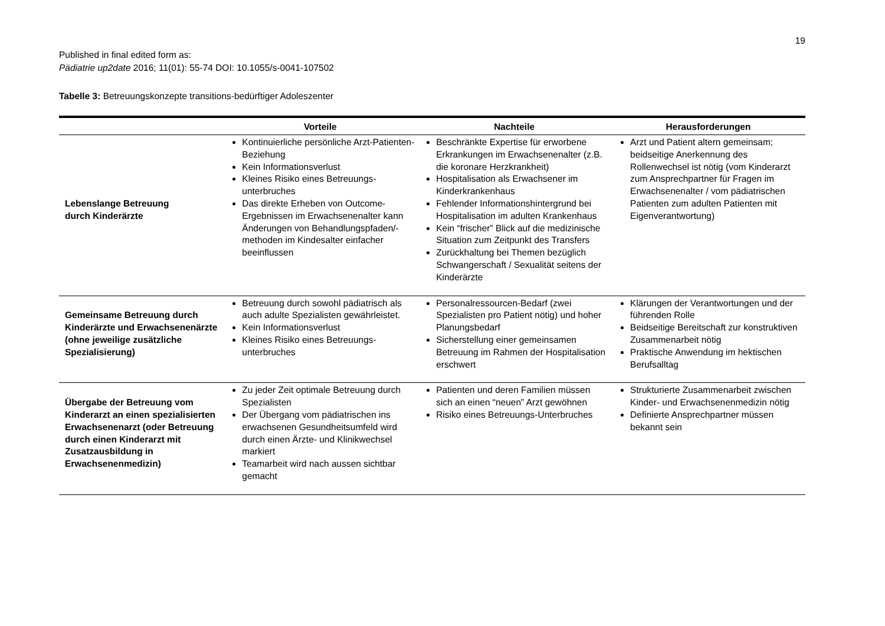19
Published in final edited form as:
Pädiatrie up2date 2016; 11(01): 55-74 DOI: 10.1055/s-0041-107502
Tabelle 3: Betreuungskonzepte transitions-bedürftiger Adoleszenter
| | Vorteile | Nachteile | Herausforderungen |
| --- | --- | --- | --- |
| Lebenslange Betreuung durch Kinderärzte | Kontinuierliche persönliche Arzt-Patienten-Beziehung Kein Informationsverlust Kleines Risiko eines Betreuungs-unterbruches Das direkte Erheben von Outcome-Ergebnissen im Erwachsenenalter kann Änderungen von Behandlungspfaden/-methoden im Kindesalter einfacher beeinflussen | Beschränkte Expertise für erworbene Erkrankungen im Erwachsenenalter (z.B. die koronare Herzkrankheit) Hospitalisation als Erwachsener im Kinderkrankenhaus Fehlender Informationshintergrund bei Hospitalisation im adulten Krankenhaus Kein “frischer” Blick auf die medizinische Situation zum Zeitpunkt des Transfers Zurückhaltung bei Themen bezüglich Schwangerschaft / Sexualität seitens der Kinderärzte | Arzt und Patient altern gemeinsam; beidseitige Anerkennung des Rollenwechsel ist nötig (vom Kinderarzt zum Ansprechpartner für Fragen im Erwachsenenalter / vom pädiatrischen Patienten zum adulten Patienten mit Eigenverantwortung) |
| Gemeinsame Betreuung durch Kinderärzte und Erwachsenenärzte (ohne jeweilige zusätzliche Spezialisierung) | Betreuung durch sowohl pädiatrisch als auch adulte Spezialisten gewährleistet. Kein Informationsverlust Kleines Risiko eines Betreuungs-unterbruches | Personalressourcen-Bedarf (zwei Spezialisten pro Patient nötig) und hoher Planungsbedarf Sicherstellung einer gemeinsamen Betreuung im Rahmen der Hospitalisation erschwert | Klärungen der Verantwortungen und der führenden Rolle Beidseitige Bereitschaft zur konstruktiven Zusammenarbeit nötig Praktische Anwendung im hektischen Berufsalltag |
| Übergabe der Betreuung vom Kinderarzt an einen spezialisierten Erwachsenenarzt (oder Betreuung durch einen Kinderarzt mit Zusatzausbildung in Erwachsenenmedizin) | Zu jeder Zeit optimale Betreuung durch Spezialisten Der Übergang vom pädiatrischen ins erwachsenen Gesundheitsumfeld wird durch einen Ärzte- und Klinikwechsel markiert Teamarbeit wird nach aussen sichtbar gemacht | Patienten und deren Familien müssen sich an einen “neuen” Arzt gewöhnen Risiko eines Betreuungs-Unterbruches | Strukturierte Zusammenarbeit zwischen Kinder- und Erwachsenenmedizin nötig Definierte Ansprechpartner müssen bekannt sein |